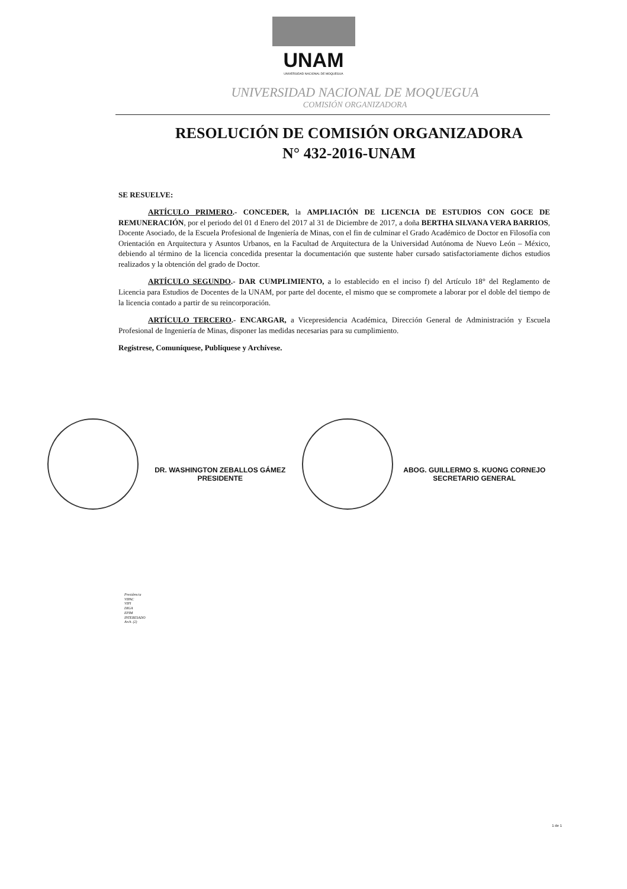UNAM
UNIVERSIDAD NACIONAL DE MOQUEGUA
UNIVERSIDAD NACIONAL DE MOQUEGUA
COMISIÓN ORGANIZADORA
RESOLUCIÓN DE COMISIÓN ORGANIZADORA
N° 432-2016-UNAM
SE RESUELVE:
ARTÍCULO PRIMERO.- CONCEDER, la AMPLIACIÓN DE LICENCIA DE ESTUDIOS CON GOCE DE REMUNERACIÓN, por el periodo del 01 d Enero del 2017 al 31 de Diciembre de 2017, a doña BERTHA SILVANA VERA BARRIOS, Docente Asociado, de la Escuela Profesional de Ingeniería de Minas, con el fin de culminar el Grado Académico de Doctor en Filosofía con Orientación en Arquitectura y Asuntos Urbanos, en la Facultad de Arquitectura de la Universidad Autónoma de Nuevo León – México, debiendo al término de la licencia concedida presentar la documentación que sustente haber cursado satisfactoriamente dichos estudios realizados y la obtención del grado de Doctor.
ARTÍCULO SEGUNDO.- DAR CUMPLIMIENTO, a lo establecido en el inciso f) del Artículo 18° del Reglamento de Licencia para Estudios de Docentes de la UNAM, por parte del docente, el mismo que se compromete a laborar por el doble del tiempo de la licencia contado a partir de su reincorporación.
ARTÍCULO TERCERO.- ENCARGAR, a Vicepresidencia Académica, Dirección General de Administración y Escuela Profesional de Ingeniería de Minas, disponer las medidas necesarias para su cumplimiento.
Regístrese, Comuníquese, Publíquese y Archívese.
DR. WASHINGTON ZEBALLOS GÁMEZ
PRESIDENTE
ABOG. GUILLERMO S. KUONG CORNEJO
SECRETARIO GENERAL
Presidencia
VIPAC
VIPI
DIGA
EPIM
INTERESADO
Arch. (2)
1 de 1